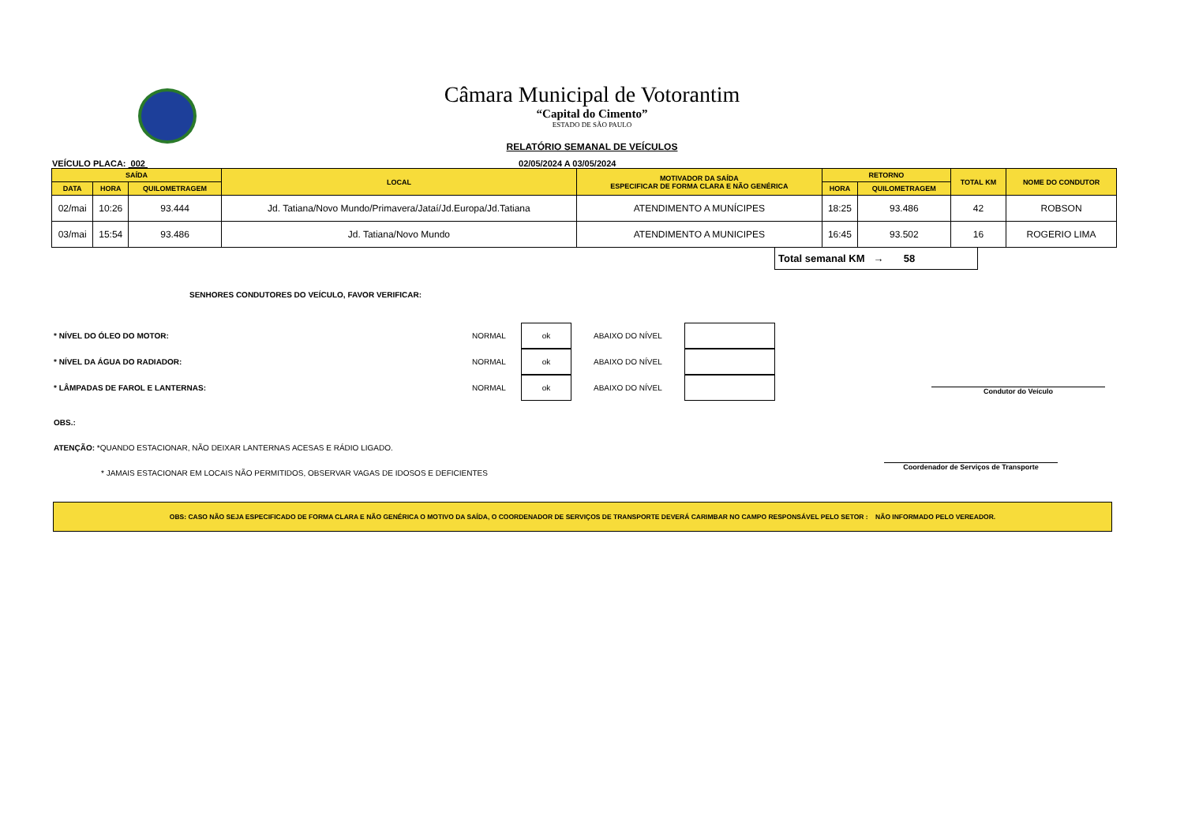Câmara Municipal de Votorantim
“Capital do Cimento”
ESTADO DE SÃO PAULO
RELATÓRIO SEMANAL DE VEÍCULOS
VEÍCULO PLACA: 002 02/05/2024 A 03/05/2024
| SAÍDA | | | LOCAL | MOTIVADOR DA SAÍDA ESPECIFICAR DE FORMA CLARA E NÃO GENÉRICA | RETORNO | | TOTAL KM | NOME DO CONDUTOR |
| --- | --- | --- | --- | --- | --- | --- | --- | --- |
| DATA | HORA | QUILOMETRAGEM | | | HORA | QUILOMETRAGEM | | |
| 02/mai | 10:26 | 93.444 | Jd. Tatiana/Novo Mundo/Primavera/Jataí/Jd.Europa/Jd.Tatiana | ATENDIMENTO A MUNÍCIPES | 18:25 | 93.486 | 42 | ROBSON |
| 03/mai | 15:54 | 93.486 | Jd. Tatiana/Novo Mundo | ATENDIMENTO A MUNICIPES | 16:45 | 93.502 | 16 | ROGERIO LIMA |
Total semanal KM → 58
SENHORES CONDUTORES DO VEÍCULO, FAVOR VERIFICAR:
* NÍVEL DO ÓLEO DO MOTOR: NORMAL ok ABAIXO DO NÍVEL
* NÍVEL DA ÁGUA DO RADIADOR: NORMAL ok ABAIXO DO NÍVEL
* LÂMPADAS DE FAROL E LANTERNAS: NORMAL ok ABAIXO DO NÍVEL
Condutor do Veículo
Coordenador de Serviços de Transporte
OBS.:
ATENÇÃO: *QUANDO ESTACIONAR, NÃO DEIXAR LANTERNAS ACESAS E RÁDIO LIGADO.
* JAMAIS ESTACIONAR EM LOCAIS NÃO PERMITIDOS, OBSERVAR VAGAS DE IDOSOS E DEFICIENTES
OBS: CASO NÃO SEJA ESPECIFICADO DE FORMA CLARA E NÃO GENÉRICA O MOTIVO DA SAÍDA, O COORDENADOR DE SERVIÇOS DE TRANSPORTE DEVERÁ CARIMBAR NO CAMPO RESPONSÁVEL PELO SETOR : NÃO INFORMADO PELO VEREADOR.